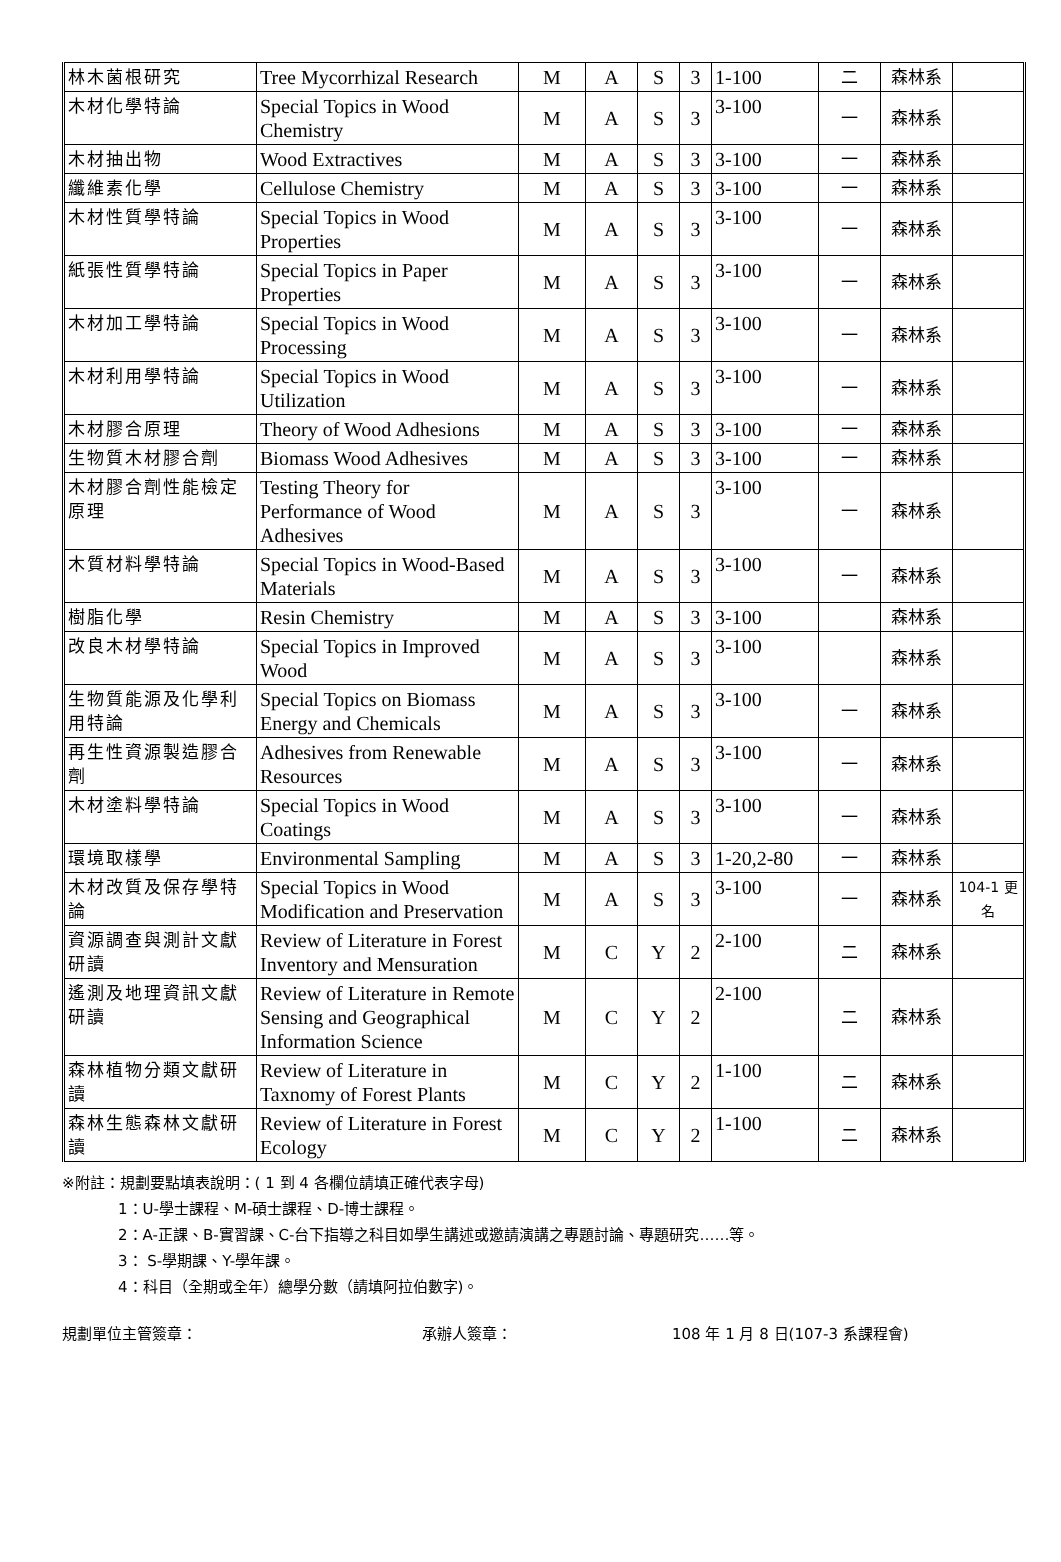| 林木菌根研究 | Tree Mycorrhizal Research | M | A | S | 3 | 1-100 | 二 | 森林系 | |
| 木材化學特論 | Special Topics in Wood Chemistry | M | A | S | 3 | 3-100 | 一 | 森林系 | |
| 木材抽出物 | Wood Extractives | M | A | S | 3 | 3-100 | 一 | 森林系 | |
| 纖維素化學 | Cellulose Chemistry | M | A | S | 3 | 3-100 | 一 | 森林系 | |
| 木材性質學特論 | Special Topics in Wood Properties | M | A | S | 3 | 3-100 | 一 | 森林系 | |
| 紙張性質學特論 | Special Topics in Paper Properties | M | A | S | 3 | 3-100 | 一 | 森林系 | |
| 木材加工學特論 | Special Topics in Wood Processing | M | A | S | 3 | 3-100 | 一 | 森林系 | |
| 木材利用學特論 | Special Topics in Wood Utilization | M | A | S | 3 | 3-100 | 一 | 森林系 | |
| 木材膠合原理 | Theory of Wood Adhesions | M | A | S | 3 | 3-100 | 一 | 森林系 | |
| 生物質木材膠合劑 | Biomass Wood Adhesives | M | A | S | 3 | 3-100 | 一 | 森林系 | |
| 木材膠合劑性能檢定原理 | Testing Theory for Performance of Wood Adhesives | M | A | S | 3 | 3-100 | 一 | 森林系 | |
| 木質材料學特論 | Special Topics in Wood-Based Materials | M | A | S | 3 | 3-100 | 一 | 森林系 | |
| 樹脂化學 | Resin Chemistry | M | A | S | 3 | 3-100 | | 森林系 | |
| 改良木材學特論 | Special Topics in Improved Wood | M | A | S | 3 | 3-100 | | 森林系 | |
| 生物質能源及化學利用特論 | Special Topics on Biomass Energy and Chemicals | M | A | S | 3 | 3-100 | 一 | 森林系 | |
| 再生性資源製造膠合劑 | Adhesives from Renewable Resources | M | A | S | 3 | 3-100 | 一 | 森林系 | |
| 木材塗料學特論 | Special Topics in Wood Coatings | M | A | S | 3 | 3-100 | 一 | 森林系 | |
| 環境取樣學 | Environmental Sampling | M | A | S | 3 | 1-20,2-80 | 一 | 森林系 | |
| 木材改質及保存學特論 | Special Topics in Wood Modification and Preservation | M | A | S | 3 | 3-100 | 一 | 森林系 | 104-1 更名 |
| 資源調查與測計文獻研讀 | Review of Literature in Forest Inventory and Mensuration | M | C | Y | 2 | 2-100 | 二 | 森林系 | |
| 遙測及地理資訊文獻研讀 | Review of Literature in Remote Sensing and Geographical Information Science | M | C | Y | 2 | 2-100 | 二 | 森林系 | |
| 森林植物分類文獻研讀 | Review of Literature in Taxnomy of Forest Plants | M | C | Y | 2 | 1-100 | 二 | 森林系 | |
| 森林生態森林文獻研讀 | Review of Literature in Forest Ecology | M | C | Y | 2 | 1-100 | 二 | 森林系 | |
※附註：規劃要點填表說明：( 1 到 4 各欄位請填正確代表字母)
1：U-學士課程、M-碩士課程、D-博士課程。
2：A-正課、B-實習課、C-台下指導之科目如學生講述或邀請演講之專題討論、專題研究……等。
3： S-學期課、Y-學年課。
4：科目（全期或全年）總學分數（請填阿拉伯數字)。
規劃單位主管簽章： 承辦人簽章： 108 年 1 月 8 日(107-3 系課程會)